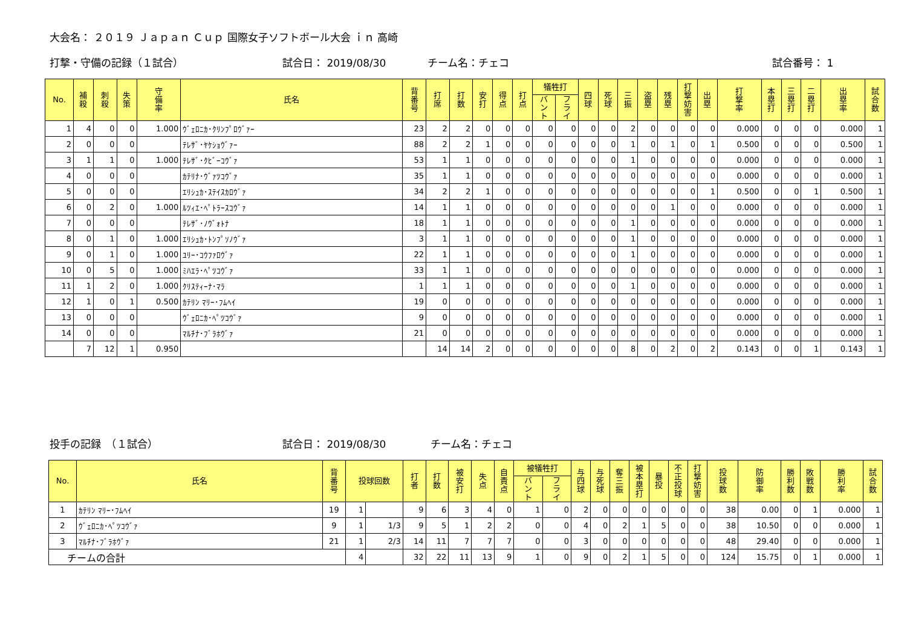大会名： ２０１９ Ｊａｐａｎ Ｃｕｐ 国際女子ソフトボール大会 ｉｎ 高崎
打撃・守備の記録（１試合） 試合日： 2019/08/30 チーム名：チェコ 試合番号： 1
| No. | 補 殺 | 刺 殺 | 失 策 | 守 備 率 | 氏名 | 背 番 号 | 打 席 | 打 数 | 安 打 | 得 点 | 打 点 | 犠牲打 | | 四 球 | 死 球 | 三 振 | 盗 塁 | 残 塁 | 打 撃 妨 害 | 出 塁 | 打 撃 率 | 本 塁 打 | 三 塁 打 | 二 塁 打 | 出 塁 率 | 試 合 数 |
| --- | --- | --- | --- | --- | --- | --- | --- | --- | --- | --- | --- | --- | --- | --- | --- | --- | --- | --- | --- | --- | --- | --- | --- | --- | --- | --- |
| | | | | | | | | | | | | バ ン ト | フ ラ イ | | | | | | | | | | | | | |
| 1 | 4 | 0 | 0 | 1.000 | ｳﾞｪﾛﾆｶ･ｸﾘﾝﾌﾟﾛｳﾞｧｰ | 23 | 2 | 2 | 0 | 0 | 0 | 0 | 0 | 0 | 0 | 2 | 0 | 0 | 0 | 0 | 0.000 | 0 | 0 | 0 | 0.000 | 1 |
| 2 | 0 | 0 | 0 | | ﾃﾚｻﾞ･ﾔｹｼｮｳﾞｧｰ | 88 | 2 | 2 | 1 | 0 | 0 | 0 | 0 | 0 | 0 | 1 | 0 | 1 | 0 | 1 | 0.500 | 0 | 0 | 0 | 0.500 | 1 |
| 3 | 1 | 1 | 0 | 1.000 | ﾃﾚｻﾞ･ｸﾋﾞｰｺｳﾞｧ | 53 | 1 | 1 | 0 | 0 | 0 | 0 | 0 | 0 | 0 | 1 | 0 | 0 | 0 | 0 | 0.000 | 0 | 0 | 0 | 0.000 | 1 |
| 4 | 0 | 0 | 0 | | ｶﾃﾘﾅ･ｳﾞｧﾂｺｳﾞｧ | 35 | 1 | 1 | 0 | 0 | 0 | 0 | 0 | 0 | 0 | 0 | 0 | 0 | 0 | 0 | 0.000 | 0 | 0 | 0 | 0.000 | 1 |
| 5 | 0 | 0 | 0 | | ｴﾘｼｭｶ･ｽﾃｲｽｶﾛｳﾞｧ | 34 | 2 | 2 | 1 | 0 | 0 | 0 | 0 | 0 | 0 | 0 | 0 | 0 | 0 | 1 | 0.500 | 0 | 0 | 1 | 0.500 | 1 |
| 6 | 0 | 2 | 0 | 1.000 | ﾙﾂｨｴ･ﾍﾟﾄﾗｰｽｺｳﾞｧ | 14 | 1 | 1 | 0 | 0 | 0 | 0 | 0 | 0 | 0 | 0 | 0 | 1 | 0 | 0 | 0.000 | 0 | 0 | 0 | 0.000 | 1 |
| 7 | 0 | 0 | 0 | | ﾃﾚｻﾞ･ﾉｳﾞｫﾄﾅ | 18 | 1 | 1 | 0 | 0 | 0 | 0 | 0 | 0 | 0 | 1 | 0 | 0 | 0 | 0 | 0.000 | 0 | 0 | 0 | 0.000 | 1 |
| 8 | 0 | 1 | 0 | 1.000 | ｴﾘｼｭｶ･ﾄﾝﾌﾟｿﾉｳﾞｧ | 3 | 1 | 1 | 0 | 0 | 0 | 0 | 0 | 0 | 0 | 1 | 0 | 0 | 0 | 0 | 0.000 | 0 | 0 | 0 | 0.000 | 1 |
| 9 | 0 | 1 | 0 | 1.000 | ﾕﾘｰ･ｺｳﾌｧﾛｳﾞｧ | 22 | 1 | 1 | 0 | 0 | 0 | 0 | 0 | 0 | 0 | 1 | 0 | 0 | 0 | 0 | 0.000 | 0 | 0 | 0 | 0.000 | 1 |
| 10 | 0 | 5 | 0 | 1.000 | ﾐﾊｴﾗ･ﾍﾟﾂｺｳﾞｧ | 33 | 1 | 1 | 0 | 0 | 0 | 0 | 0 | 0 | 0 | 0 | 0 | 0 | 0 | 0 | 0.000 | 0 | 0 | 0 | 0.000 | 1 |
| 11 | 1 | 2 | 0 | 1.000 | ｸﾘｽﾃｨｰﾅ･ﾏﾗ | 1 | 1 | 1 | 0 | 0 | 0 | 0 | 0 | 0 | 0 | 1 | 0 | 0 | 0 | 0 | 0.000 | 0 | 0 | 0 | 0.000 | 1 |
| 12 | 1 | 0 | 1 | 0.500 | ｶﾃﾘﾝ ﾏﾘｰ･ﾌﾑﾍｲ | 19 | 0 | 0 | 0 | 0 | 0 | 0 | 0 | 0 | 0 | 0 | 0 | 0 | 0 | 0 | 0.000 | 0 | 0 | 0 | 0.000 | 1 |
| 13 | 0 | 0 | 0 | | ｳﾞｪﾛﾆｶ･ﾍﾟﾂｺｳﾞｧ | 9 | 0 | 0 | 0 | 0 | 0 | 0 | 0 | 0 | 0 | 0 | 0 | 0 | 0 | 0 | 0.000 | 0 | 0 | 0 | 0.000 | 1 |
| 14 | 0 | 0 | 0 | | ﾏﾙﾁﾅ･ﾌﾞﾗﾎｳﾞｧ | 21 | 0 | 0 | 0 | 0 | 0 | 0 | 0 | 0 | 0 | 0 | 0 | 0 | 0 | 0 | 0.000 | 0 | 0 | 0 | 0.000 | 1 |
| | 7 | 12 | 1 | 0.950 | | | 14 | 14 | 2 | 0 | 0 | 0 | 0 | 0 | 0 | 8 | 0 | 2 | 0 | 2 | 0.143 | 0 | 0 | 1 | 0.143 | 1 |
投手の記録　（１試合） 試合日： 2019/08/30 チーム名：チェコ
| No. | 氏名 | 背 番 号 | 投球回数 | | 打 者 | 打 数 | 被 安 打 | 失 点 | 自 責 点 | 被犠牲打 | | 与 四 球 | 与 死 球 | 奪 三 振 | 被 本 塁 打 | 暴 投 | 不 正 投 球 | 打 撃 妨 害 | 投 球 数 | 防 御 率 | 勝 利 数 | 敗 戦 数 | 勝 利 率 | 試 合 数 |
| --- | --- | --- | --- | --- | --- | --- | --- | --- | --- | --- | --- | --- | --- | --- | --- | --- | --- | --- | --- | --- | --- | --- | --- | --- |
| | | | | | | | | | | バ ン ト | フ ラ イ | | | | | | | | | | | | | |
| 1 | ｶﾃﾘﾝ ﾏﾘｰ･ﾌﾑﾍｲ | 19 | 1 | | 9 | 6 | 3 | 4 | 0 | 1 | 0 | 2 | 0 | 0 | 0 | 0 | 0 | 0 | 38 | 0.00 | 0 | 1 | 0.000 | 1 |
| 2 | ｳﾞｪﾛﾆｶ･ﾍﾟﾂｺｳﾞｧ | 9 | 1 | 1/3 | 9 | 5 | 1 | 2 | 2 | 0 | 0 | 4 | 0 | 2 | 1 | 5 | 0 | 0 | 38 | 10.50 | 0 | 0 | 0.000 | 1 |
| 3 | ﾏﾙﾁﾅ･ﾌﾞﾗﾎｳﾞｧ | 21 | 1 | 2/3 | 14 | 11 | 7 | 7 | 7 | 0 | 0 | 3 | 0 | 0 | 0 | 0 | 0 | 0 | 48 | 29.40 | 0 | 0 | 0.000 | 1 |
| チームの合計 | | | 4 | | 32 | 22 | 11 | 13 | 9 | 1 | 0 | 9 | 0 | 2 | 1 | 5 | 0 | 0 | 124 | 15.75 | 0 | 1 | 0.000 | 1 |